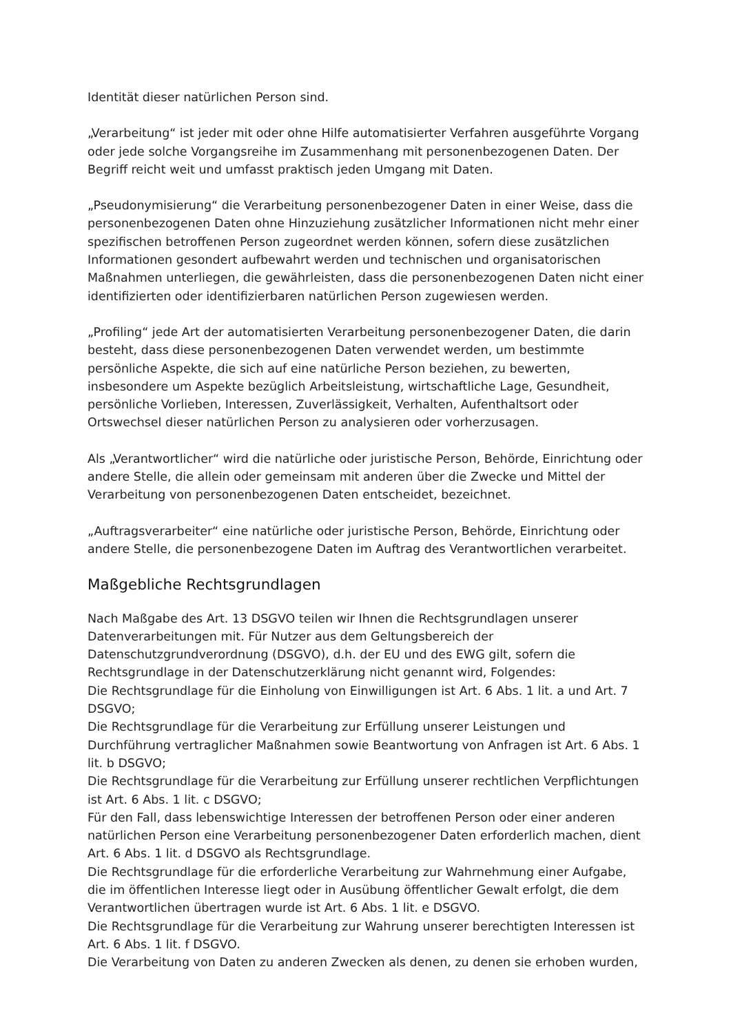Identität dieser natürlichen Person sind.
„Verarbeitung“ ist jeder mit oder ohne Hilfe automatisierter Verfahren ausgeführte Vorgang oder jede solche Vorgangsreihe im Zusammenhang mit personenbezogenen Daten. Der Begriff reicht weit und umfasst praktisch jeden Umgang mit Daten.
„Pseudonymisierung“ die Verarbeitung personenbezogener Daten in einer Weise, dass die personenbezogenen Daten ohne Hinzuziehung zusätzlicher Informationen nicht mehr einer spezifischen betroffenen Person zugeordnet werden können, sofern diese zusätzlichen Informationen gesondert aufbewahrt werden und technischen und organisatorischen Maßnahmen unterliegen, die gewährleisten, dass die personenbezogenen Daten nicht einer identifizierten oder identifizierbaren natürlichen Person zugewiesen werden.
„Profiling“ jede Art der automatisierten Verarbeitung personenbezogener Daten, die darin besteht, dass diese personenbezogenen Daten verwendet werden, um bestimmte persönliche Aspekte, die sich auf eine natürliche Person beziehen, zu bewerten, insbesondere um Aspekte bezüglich Arbeitsleistung, wirtschaftliche Lage, Gesundheit, persönliche Vorlieben, Interessen, Zuverlässigkeit, Verhalten, Aufenthaltsort oder Ortswechsel dieser natürlichen Person zu analysieren oder vorherzusagen.
Als „Verantwortlicher“ wird die natürliche oder juristische Person, Behörde, Einrichtung oder andere Stelle, die allein oder gemeinsam mit anderen über die Zwecke und Mittel der Verarbeitung von personenbezogenen Daten entscheidet, bezeichnet.
„Auftragsverarbeiter“ eine natürliche oder juristische Person, Behörde, Einrichtung oder andere Stelle, die personenbezogene Daten im Auftrag des Verantwortlichen verarbeitet.
Maßgebliche Rechtsgrundlagen
Nach Maßgabe des Art. 13 DSGVO teilen wir Ihnen die Rechtsgrundlagen unserer Datenverarbeitungen mit. Für Nutzer aus dem Geltungsbereich der Datenschutzgrundverordnung (DSGVO), d.h. der EU und des EWG gilt, sofern die Rechtsgrundlage in der Datenschutzerklärung nicht genannt wird, Folgendes:
Die Rechtsgrundlage für die Einholung von Einwilligungen ist Art. 6 Abs. 1 lit. a und Art. 7 DSGVO;
Die Rechtsgrundlage für die Verarbeitung zur Erfüllung unserer Leistungen und Durchführung vertraglicher Maßnahmen sowie Beantwortung von Anfragen ist Art. 6 Abs. 1 lit. b DSGVO;
Die Rechtsgrundlage für die Verarbeitung zur Erfüllung unserer rechtlichen Verpflichtungen ist Art. 6 Abs. 1 lit. c DSGVO;
Für den Fall, dass lebenswichtige Interessen der betroffenen Person oder einer anderen natürlichen Person eine Verarbeitung personenbezogener Daten erforderlich machen, dient Art. 6 Abs. 1 lit. d DSGVO als Rechtsgrundlage.
Die Rechtsgrundlage für die erforderliche Verarbeitung zur Wahrnehmung einer Aufgabe, die im öffentlichen Interesse liegt oder in Ausübung öffentlicher Gewalt erfolgt, die dem Verantwortlichen übertragen wurde ist Art. 6 Abs. 1 lit. e DSGVO.
Die Rechtsgrundlage für die Verarbeitung zur Wahrung unserer berechtigten Interessen ist Art. 6 Abs. 1 lit. f DSGVO.
Die Verarbeitung von Daten zu anderen Zwecken als denen, zu denen sie erhoben wurden,